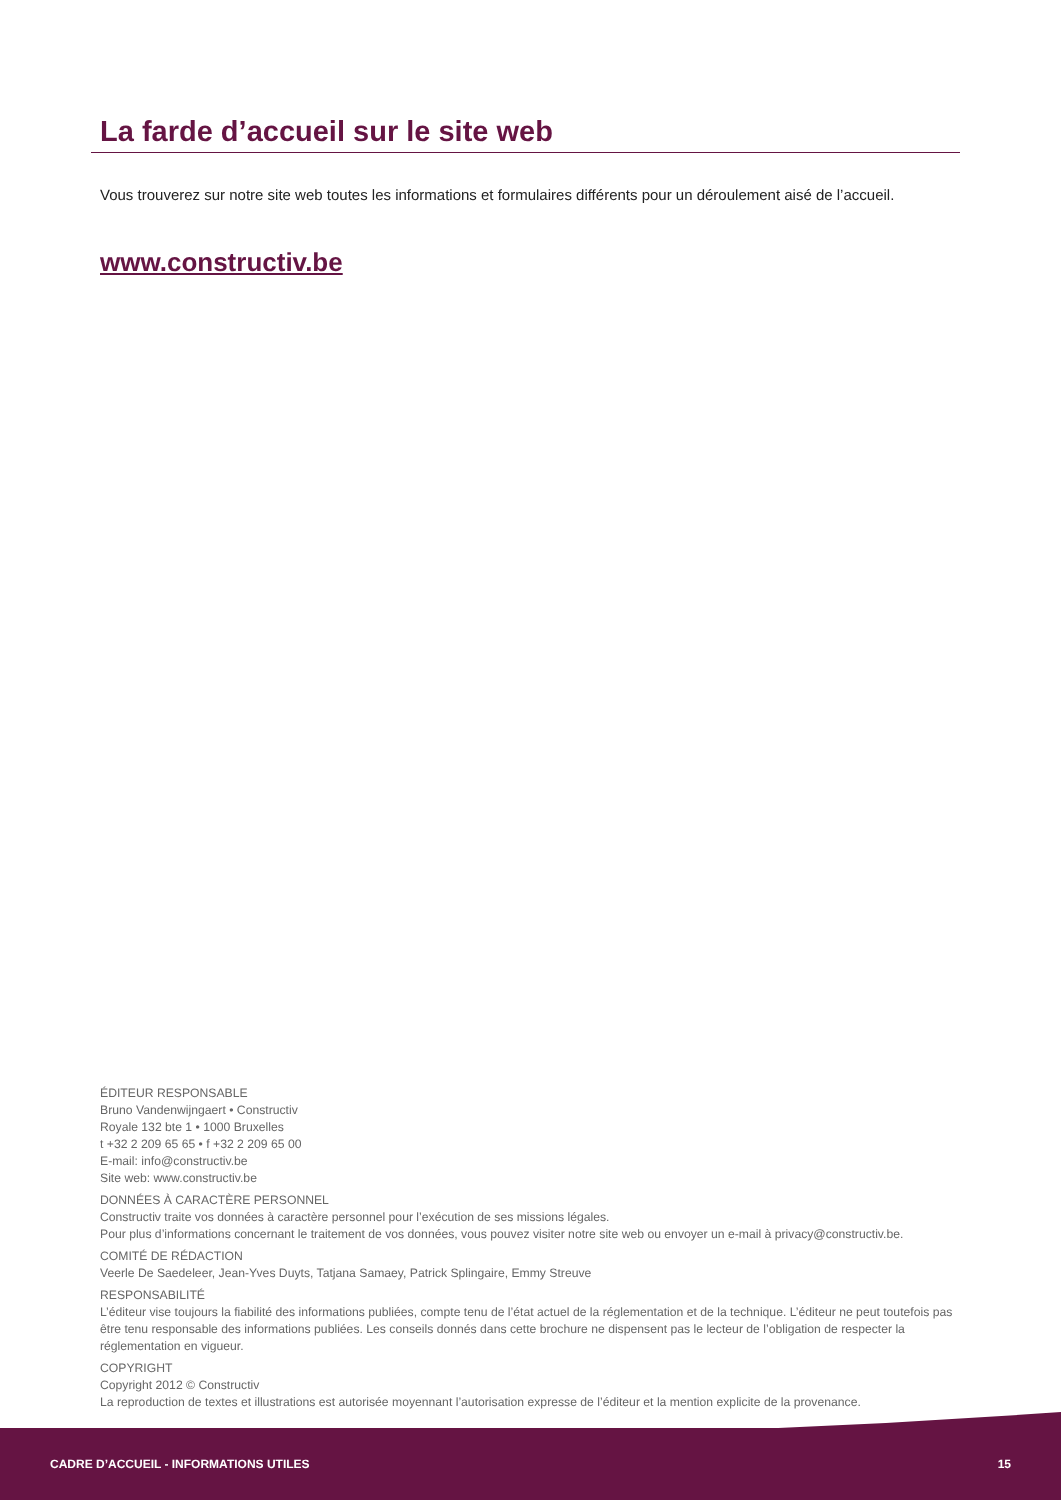La farde d’accueil sur le site web
Vous trouverez sur notre site web toutes les informations et formulaires différents pour un déroulement aisé de l’accueil.
www.constructiv.be
ÉDITEUR RESPONSABLE
Bruno Vandenwijngaert • Constructiv
Royale 132 bte 1 • 1000 Bruxelles
t +32 2 209 65 65 • f +32 2 209 65 00
E-mail: info@constructiv.be
Site web: www.constructiv.be
DONNÉES À CARACTÈRE PERSONNEL
Constructiv traite vos données à caractère personnel pour l’exécution de ses missions légales.
Pour plus d’informations concernant le traitement de vos données, vous pouvez visiter notre site web ou envoyer un e-mail à privacy@constructiv.be.
COMITÉ DE RÉDACTION
Veerle De Saedeleer, Jean-Yves Duyts, Tatjana Samaey, Patrick Splingaire, Emmy Streuve
RESPONSABILITÉ
L’éditeur vise toujours la fiabilité des informations publiées, compte tenu de l’état actuel de la réglementation et de la technique. L’éditeur ne peut toutefois pas être tenu responsable des informations publiées. Les conseils donnés dans cette brochure ne dispensent pas le lecteur de l’obligation de respecter la réglementation en vigueur.
COPYRIGHT
Copyright 2012 © Constructiv
La reproduction de textes et illustrations est autorisée moyennant l’autorisation expresse de l’éditeur et la mention explicite de la provenance.
CADRE D’ACCUEIL - INFORMATIONS UTILES 15